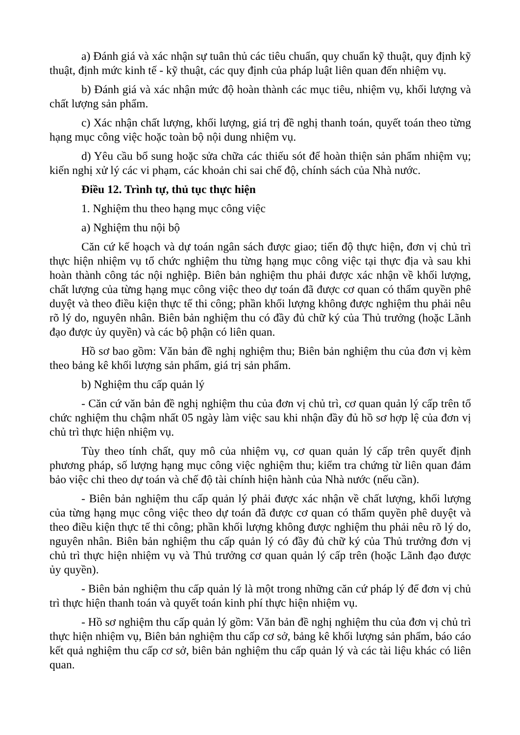a) Đánh giá và xác nhận sự tuân thủ các tiêu chuẩn, quy chuẩn kỹ thuật, quy định kỹ thuật, định mức kinh tế - kỹ thuật, các quy định của pháp luật liên quan đến nhiệm vụ.
b) Đánh giá và xác nhận mức độ hoàn thành các mục tiêu, nhiệm vụ, khối lượng và chất lượng sản phẩm.
c) Xác nhận chất lượng, khối lượng, giá trị đề nghị thanh toán, quyết toán theo từng hạng mục công việc hoặc toàn bộ nội dung nhiệm vụ.
d) Yêu cầu bổ sung hoặc sửa chữa các thiếu sót để hoàn thiện sản phẩm nhiệm vụ; kiến nghị xử lý các vi phạm, các khoản chi sai chế độ, chính sách của Nhà nước.
Điều 12. Trình tự, thủ tục thực hiện
1. Nghiệm thu theo hạng mục công việc
a) Nghiệm thu nội bộ
Căn cứ kế hoạch và dự toán ngân sách được giao; tiến độ thực hiện, đơn vị chủ trì thực hiện nhiệm vụ tổ chức nghiệm thu từng hạng mục công việc tại thực địa và sau khi hoàn thành công tác nội nghiệp. Biên bản nghiệm thu phải được xác nhận về khối lượng, chất lượng của từng hạng mục công việc theo dự toán đã được cơ quan có thẩm quyền phê duyệt và theo điều kiện thực tế thi công; phần khối lượng không được nghiệm thu phải nêu rõ lý do, nguyên nhân. Biên bản nghiệm thu có đầy đủ chữ ký của Thủ trưởng (hoặc Lãnh đạo được ủy quyền) và các bộ phận có liên quan.
Hồ sơ bao gồm: Văn bản đề nghị nghiệm thu; Biên bản nghiệm thu của đơn vị kèm theo bảng kê khối lượng sản phẩm, giá trị sản phẩm.
b) Nghiệm thu cấp quản lý
- Căn cứ văn bản đề nghị nghiệm thu của đơn vị chủ trì, cơ quan quản lý cấp trên tổ chức nghiệm thu chậm nhất 05 ngày làm việc sau khi nhận đầy đủ hồ sơ hợp lệ của đơn vị chủ trì thực hiện nhiệm vụ.
Tùy theo tính chất, quy mô của nhiệm vụ, cơ quan quản lý cấp trên quyết định phương pháp, số lượng hạng mục công việc nghiệm thu; kiểm tra chứng từ liên quan đảm bảo việc chi theo dự toán và chế độ tài chính hiện hành của Nhà nước (nếu cần).
- Biên bản nghiệm thu cấp quản lý phải được xác nhận về chất lượng, khối lượng của từng hạng mục công việc theo dự toán đã được cơ quan có thẩm quyền phê duyệt và theo điều kiện thực tế thi công; phần khối lượng không được nghiệm thu phải nêu rõ lý do, nguyên nhân. Biên bản nghiệm thu cấp quản lý có đầy đủ chữ ký của Thủ trưởng đơn vị chủ trì thực hiện nhiệm vụ và Thủ trưởng cơ quan quản lý cấp trên (hoặc Lãnh đạo được ủy quyền).
- Biên bản nghiệm thu cấp quản lý là một trong những căn cứ pháp lý để đơn vị chủ trì thực hiện thanh toán và quyết toán kinh phí thực hiện nhiệm vụ.
- Hồ sơ nghiệm thu cấp quản lý gồm: Văn bản đề nghị nghiệm thu của đơn vị chủ trì thực hiện nhiệm vụ, Biên bản nghiệm thu cấp cơ sở, bảng kê khối lượng sản phẩm, báo cáo kết quả nghiệm thu cấp cơ sở, biên bản nghiệm thu cấp quản lý và các tài liệu khác có liên quan.